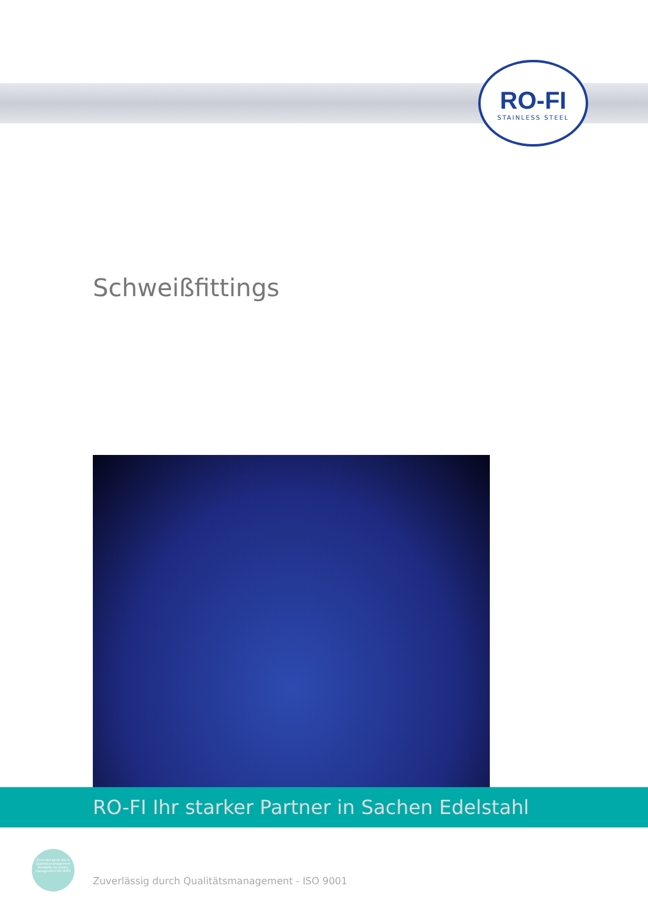RO-FI
STAINLESS STEEL
Schweißfittings
RO-FI Ihr starker Partner in Sachen Edelstahl
Zuverlässigkeit durch Qualitätsmanagement Reliability by quality management ISO 9001
Zuverlässig durch Qualitätsmanagement - ISO 9001